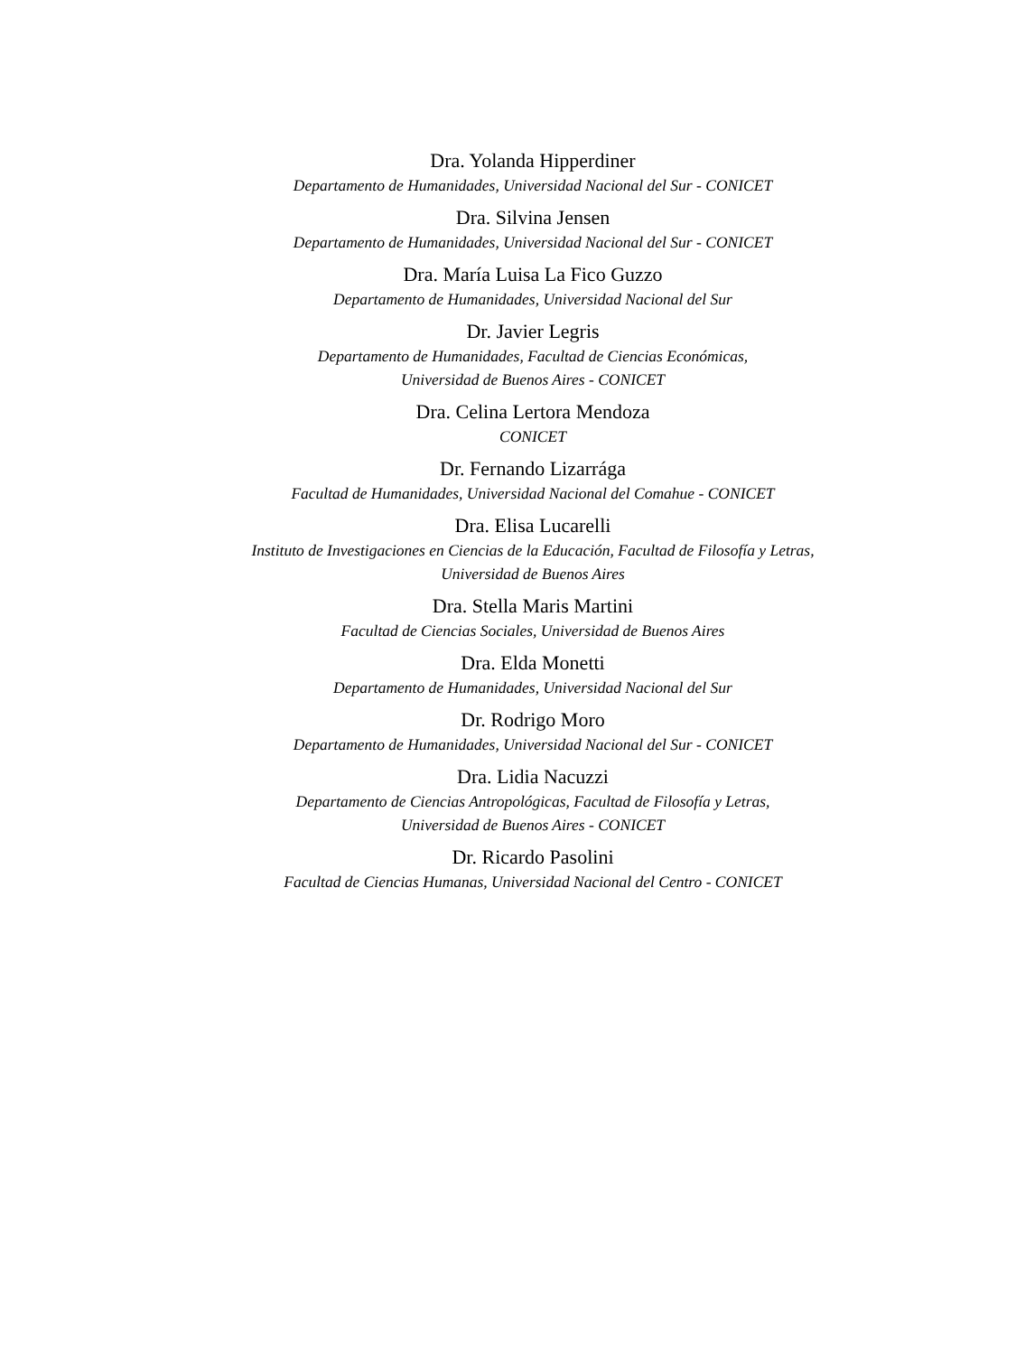Dra. Yolanda Hipperdiner
Departamento de Humanidades, Universidad Nacional del Sur - CONICET
Dra. Silvina Jensen
Departamento de Humanidades, Universidad Nacional del Sur - CONICET
Dra. María Luisa La Fico Guzzo
Departamento de Humanidades, Universidad Nacional del Sur
Dr. Javier Legris
Departamento de Humanidades, Facultad de Ciencias Económicas,
Universidad de Buenos Aires - CONICET
Dra. Celina Lertora Mendoza
CONICET
Dr. Fernando Lizarrága
Facultad de Humanidades, Universidad Nacional del Comahue - CONICET
Dra. Elisa Lucarelli
Instituto de Investigaciones en Ciencias de la Educación, Facultad de Filosofía y Letras,
Universidad de Buenos Aires
Dra. Stella Maris Martini
Facultad de Ciencias Sociales, Universidad de Buenos Aires
Dra. Elda Monetti
Departamento de Humanidades, Universidad Nacional del Sur
Dr. Rodrigo Moro
Departamento de Humanidades, Universidad Nacional del Sur - CONICET
Dra. Lidia Nacuzzi
Departamento de Ciencias Antropológicas, Facultad de Filosofía y Letras,
Universidad de Buenos Aires - CONICET
Dr. Ricardo Pasolini
Facultad de Ciencias Humanas, Universidad Nacional del Centro - CONICET